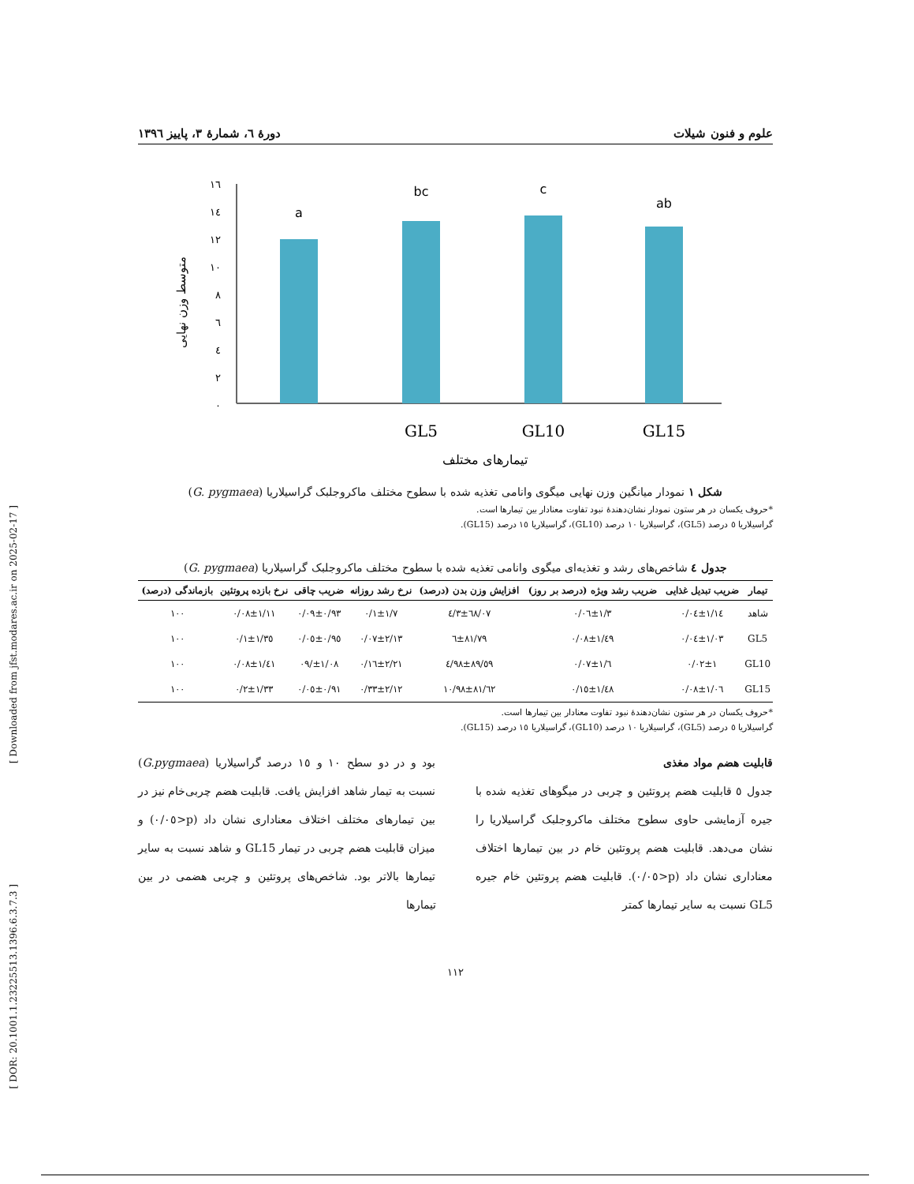[ Downloaded from jfst.modares.ac.ir on 2025-02-17 ]
[ DOR: 20.1001.1.23225513.1396.6.3.7.3 ]
علوم و فنون شیلات دورهٔ ٦، شمارهٔ ٣، پاییز ١٣٩٦
متوسط وزن نهایی
٠
٢
٤
٦
٨
١٠
١٢
١٤
١٦
a
bc
c
ab
GL5
GL10
GL15
تیمارهای مختلف
شکل ١ نمودار میانگین وزن نهایی میگوی وانامی تغذیه شده با سطوح مختلف ماکروجلبک گراسیلاریا (G. pygmaea)
*حروف یکسان در هر ستون نمودار نشان‌دهندهٔ نبود تفاوت معنادار بین تیمارها است.
گراسیلاریا ٥ درصد (GL5)، گراسیلاریا ١٠ درصد (GL10)، گراسیلاریا ١٥ درصد (GL15).
جدول ٤ شاخص‌های رشد و تغذیه‌ای میگوی وانامی تغذیه شده با سطوح مختلف ماکروجلبک گراسیلاریا (G. pygmaea)
| تیمار | ضریب تبدیل غذایی | ضریب رشد ویژه (درصد بر روز) | افزایش وزن بدن (درصد) | نرخ رشد روزانه | ضریب چاقی | نرخ بازده پروتئین | بازماندگی (درصد) |
| --- | --- | --- | --- | --- | --- | --- | --- |
| شاهد | ١/١٤±٠/٠٤ | ١/٣±٠/٠٦ | ٦٨/٠٧±٤/٣ | ١/٧±٠/١ | ٠/٩٣±٠/٠٩ | ١/١١±٠/٠٨ | ١٠٠ |
| GL5 | ١/٠٣±٠/٠٤ | ١/٤٩±٠/٠٨ | ٨١/٧٩±٦ | ٢/١٣±٠/٠٧ | ٠/٩٥±٠/٠٥ | ١/٣٥±٠/١ | ١٠٠ |
| GL10 | ١±٠/٠٢ | ١/٦±٠/٠٧ | ٨٩/٥٩±٤/٩٨ | ٢/٢١±٠/١٦ | ١/٠٨±/٠٩ | ١/٤١±٠/٠٨ | ١٠٠ |
| GL15 | ١/٠٦±٠/٠٨ | ١/٤٨±٠/١٥ | ٨١/٦٢±١٠/٩٨ | ٢/١٢±٠/٣٣ | ٠/٩١±٠/٠٥ | ١/٣٣±٠/٢ | ١٠٠ |
*حروف یکسان در هر ستون نشان‌دهندهٔ نبود تفاوت معنادار بین تیمارها است.
گراسیلاریا ٥ درصد (GL5)، گراسیلاریا ١٠ درصد (GL10)، گراسیلاریا ١٥ درصد (GL15).
قابلیت هضم مواد مغذی
جدول ٥ قابلیت هضم پروتئین و چربی در میگوهای تغذیه شده با جیره آزمایشی حاوی سطوح مختلف ماکروجلبک گراسیلاریا را نشان می‌دهد. قابلیت هضم پروتئین خام در بین تیمارها اختلاف معناداری نشان داد (p<٠/٠٥). قابلیت هضم پروتئین خام جیره GL5 نسبت به سایر تیمارها کمتر
بود و در دو سطح ١٠ و ١٥ درصد گراسیلاریا (G.pygmaea) نسبت به تیمار شاهد افزایش یافت. قابلیت هضم چربی‌خام نیز در بین تیمارهای مختلف اختلاف معناداری نشان داد (p<٠/٠٥) و میزان قابلیت هضم چربی در تیمار GL15 و شاهد نسبت به سایر تیمارها بالاتر بود. شاخص‌های پروتئین و چربی هضمی در بین تیمارها
١١٢